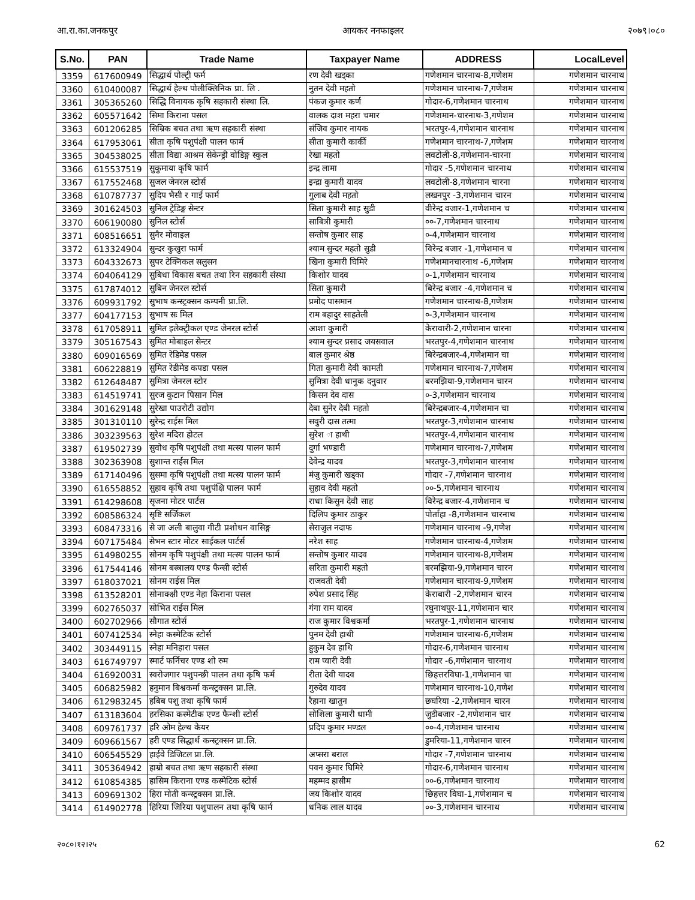आ.रा.का.जनकपुर आयकर ननफाइलर २०७९।०८०
| S.No. | PAN | Trade Name | Taxpayer Name | ADDRESS | LocalLevel |
| --- | --- | --- | --- | --- | --- |
| 3359 | 617600949 | सिद्धार्थ पोल्ट्री फर्म | रण देवी खड्का | गणेशमान चारनाथ-8,गणेशम | गणेशमान चारनाथ |
| 3360 | 610400087 | सिद्धार्थ हेल्थ पोलीक्लिनिक प्रा. लि . | नुतन देवी महतो | गणेशमान चारनाथ-7,गणेशम | गणेशमान चारनाथ |
| 3361 | 305365260 | सिद्धि विनायक कृषि सहकारी संस्था लि. | पंकज कुमार कर्ण | गोदार-6,गणेशमान चारनाथ | गणेशमान चारनाथ |
| 3362 | 605571642 | सिमा किराना पसल | वालक दाश महरा चमार | गणेशमान-चारनाथ-3,गणेशम | गणेशमान चारनाथ |
| 3363 | 601206285 | सिम्रिक बचत तथा ऋण सहकारी संस्था | संजिव कुमार नायक | भरतपुर-4,गणेशमान चारनाथ | गणेशमान चारनाथ |
| 3364 | 617953061 | सीता कृषि पशुपंक्षी पालन फार्म | सीता कुमारी कार्की | गणेशमान चारनाथ-7,गणेशम | गणेशमान चारनाथ |
| 3365 | 304538025 | सीता विद्या आश्रम सेकेन्ड्री वोडिङ्ग स्कुल | रेखा महतो | लवटोली-8,गणेशमान-चारना | गणेशमान चारनाथ |
| 3366 | 615537519 | सुकुमाया कृषि फार्म | इन्द्र लामा | गोदार -5,गणेशमान चारनाथ | गणेशमान चारनाथ |
| 3367 | 617552468 | सुजल जेनरल स्टोर्स | इन्द्रा कुमारी यादव | लवटोली-8,गणेशमान चारना | गणेशमान चारनाथ |
| 3368 | 610787737 | सुदिप भैसी र गाई फार्म | गुलाब देवी महतो | लखनपुर -3,गणेशमान चारन | गणेशमान चारनाथ |
| 3369 | 301624503 | सुनिल ट्रेडिङ्ग सेन्टर | सिता कुमारी साह सुडी | वीरेन्द्र वजार-1,गणेशमान च | गणेशमान चारनाथ |
| 3370 | 606190080 | सुनिल स्टोर्स | साबित्री कुमारी | ००-7,गणेशमान चारनाथ | गणेशमान चारनाथ |
| 3371 | 608516651 | सुनैर मोवाइल | सन्तोष कुमार साह | ०-4,गणेशमान चारनाथ | गणेशमान चारनाथ |
| 3372 | 613324904 | सुन्दर कुखुरा फार्म | श्याम सुन्दर महतो सुडी | विरेन्द्र बजार -1,गणेशमान च | गणेशमान चारनाथ |
| 3373 | 604332673 | सुपर टेक्निकल सलुसन | खिना कुमारी घिमिरे | गणेशमानचारनाथ -6,गणेशम | गणेशमान चारनाथ |
| 3374 | 604064129 | सुबिधा विकास बचत तथा रिन सहकारी संस्था | किशोर यादव | ०-1,गणेशमान चारनाथ | गणेशमान चारनाथ |
| 3375 | 617874012 | सुबिन जेनरल स्टोर्स | सिता कुमारी | बिरेन्द्र बजार -4,गणेशमान च | गणेशमान चारनाथ |
| 3376 | 609931792 | सुभाष कन्स्ट्रक्सन कम्पनी प्रा.लि. | प्रमोद पासमान | गणेशमान चारनाथ-8,गणेशम | गणेशमान चारनाथ |
| 3377 | 604177153 | सुभाष सः मिल | राम बहादुर साहतेली | ०-3,गणेशमान चारनाथ | गणेशमान चारनाथ |
| 3378 | 617058911 | सुमित इलेक्ट्रीकल एण्ड जेनरल स्टोर्स | आशा कुमारी | केरावारी-2,गणेशमान चारना | गणेशमान चारनाथ |
| 3379 | 305167543 | सुमित मोबाइल सेन्टर | श्याम सुन्दर प्रसाद जयसवाल | भरतपुर-4,गणेशमान चारनाथ | गणेशमान चारनाथ |
| 3380 | 609016569 | सुमित रेडिमेड पसल | बाल कुमार श्रेष्ठ | बिरेन्द्रबजार-4,गणेशमान चा | गणेशमान चारनाथ |
| 3381 | 606228819 | सुमित रेडीमेड कपडा पसल | गिता कुमारी देवी कामती | गणेशमान चारनाथ-7,गणेशम | गणेशमान चारनाथ |
| 3382 | 612648487 | सुमित्रा जेनरल स्टोर | सुमित्रा देवी धानुक दनुवार | बरमझिया-9,गणेशमान चारन | गणेशमान चारनाथ |
| 3383 | 614519741 | सुरज कुटान पिसान मिल | किसन देव दास | ०-3,गणेशमान चारनाथ | गणेशमान चारनाथ |
| 3384 | 301629148 | सुरेखा पाउरोटी उद्योग | देबा सुनेर देबी महतो | बिरेन्द्रबजार-4,गणेशमान चा | गणेशमान चारनाथ |
| 3385 | 301310110 | सुरेन्द्र राईस मिल | सवुरी दास तत्मा | भरतपुर-3,गणेशमान चारनाथ | गणेशमान चारनाथ |
| 3386 | 303239563 | सुरेश मदिरा होटल | सुरेश ा हाथी | भरतपुर-4,गणेशमान चारनाथ | गणेशमान चारनाथ |
| 3387 | 619502739 | सुवोध कृषि पशुपंक्षी तथा मत्स्य पालन फार्म | दुर्गा भण्डारी | गणेशमान चारनाथ-7,गणेशम | गणेशमान चारनाथ |
| 3388 | 302363908 | सुशान्त राईस मिल | देवेन्द्र यादव | भरतपुर-3,गणेशमान चारनाथ | गणेशमान चारनाथ |
| 3389 | 617140496 | सुसमा कृषि पशुपंक्षी तथा मत्स्य पालन फार्म | मंजु कुमारी खड्का | गोदार -7,गणेशमान चारनाथ | गणेशमान चारनाथ |
| 3390 | 616558852 | सुहाव कृषि तथा पशुपंक्षि पालन फार्म | सुहाव देवी महतो | ००-5,गणेशमान चारनाथ | गणेशमान चारनाथ |
| 3391 | 614298608 | सृजना मोटर पार्टस | राधा किसुन देवी साह | विरेन्द्र बजार-4,गणेशमान च | गणेशमान चारनाथ |
| 3392 | 608586324 | सृष्टि सर्जिकल | दिलिप कुमार ठाकुर | पोर्ताहा -8,गणेशमान चारनाथ | गणेशमान चारनाथ |
| 3393 | 608473316 | से जा अली बालुवा गीटी प्रशोधन वासिङ्ग | सेराजुल नदाफ | गणेशमान चारनाथ -9,गणेश | गणेशमान चारनाथ |
| 3394 | 607175484 | सेभन स्टार मोटर साईकल पार्टर्स | नरेश साह | गणेशमान चारनाथ-4,गणेशम | गणेशमान चारनाथ |
| 3395 | 614980255 | सोनम कृषि पशुपंक्षी तथा मत्स्य पालन फार्म | सन्तोष कुमार यादव | गणेशमान चारनाथ-8,गणेशम | गणेशमान चारनाथ |
| 3396 | 617544146 | सोनम बस्त्रालय एण्ड फैन्सी स्टोर्स | सरिता कुमारी महतो | बरमझिया-9,गणेशमान चारन | गणेशमान चारनाथ |
| 3397 | 618037021 | सोनम राईस मिल | राजवती देवी | गणेशमान चारनाथ-9,गणेशम | गणेशमान चारनाथ |
| 3398 | 613528201 | सोनाक्क्षी एण्ड नेहा किराना पसल | रुपेश प्रसाद सिंह | केराबारी -2,गणेशमान चारन | गणेशमान चारनाथ |
| 3399 | 602765037 | सोभित राईस मिल | गंगा राम यादव | रघुनाथपुर-11,गणेशमान चार | गणेशमान चारनाथ |
| 3400 | 602702966 | सौगात स्टोर्स | राज कुमार विश्वकर्मा | भरतपुर-1,गणेशमान चारनाथ | गणेशमान चारनाथ |
| 3401 | 607412534 | स्नेहा कस्मेटिक स्टोर्स | पुनम देवी हाथी | गणेशमान चारनाथ-6,गणेशम | गणेशमान चारनाथ |
| 3402 | 303449115 | स्नेहा मनिहारा पसल | हुकुम देव हाथि | गोदार-6,गणेशमान चारनाथ | गणेशमान चारनाथ |
| 3403 | 616749797 | स्मार्ट फर्निचर एण्ड शो रुम | राम प्यारी देवी | गोदार -6,गणेशमान चारनाथ | गणेशमान चारनाथ |
| 3404 | 616920031 | स्वरोजगार पशुपन्छी पालन तथा कृषि फर्म | रीता देवी यादव | छिहत्तरविघा-1,गणेशमान चा | गणेशमान चारनाथ |
| 3405 | 606825982 | हनुमान बिश्वकर्मा कन्स्ट्रक्सन प्रा.लि. | गुरुदेव यादव | गणेशमान चारनाथ-10,गणेश | गणेशमान चारनाथ |
| 3406 | 612983245 | हबिब पशु तथा कृषि फार्म | रैहाना खातुन | छघरिया -2,गणेशमान चारन | गणेशमान चारनाथ |
| 3407 | 613183604 | हरसिका कस्मेटीक एण्ड फैन्शी स्टोर्स | सोशिला कुमारी धामी | जुडीबजार -2,गणेशमान चार | गणेशमान चारनाथ |
| 3408 | 609761737 | हरि ओम हेल्थ केयर | प्रदिप कुमार मण्डल | ००-4,गणेशमान चारनाथ | गणेशमान चारनाथ |
| 3409 | 609661567 | हरी एण्ड सिद्धार्थ कन्स्ट्रक्सन प्रा.लि. | | डुमरिया-11,गणेशमान चारन | गणेशमान चारनाथ |
| 3410 | 606545529 | हाईवे डिजिटल प्रा.लि. | अप्सरा बराल | गोदार -7,गणेशमान चारनाथ | गणेशमान चारनाथ |
| 3411 | 305364942 | हाम्रो बचत तथा ऋण सहकारी संस्था | पवन कुमार घिमिरे | गोदार-6,गणेशमान चारनाथ | गणेशमान चारनाथ |
| 3412 | 610854385 | हासिम किराना एण्ड कस्मेटिक स्टोर्स | महम्मद हासीम | ००-6,गणेशमान चारनाथ | गणेशमान चारनाथ |
| 3413 | 609691302 | हिरा मोती कन्स्ट्रक्सन प्रा.लि. | जय किशोर यादव | छिहत्तर विघा-1,गणेशमान च | गणेशमान चारनाथ |
| 3414 | 614902778 | हिरिया जिरिया पशुपालन तथा कृषि फार्म | धनिक लाल यादव | ००-3,गणेशमान चारनाथ | गणेशमान चारनाथ |
२०८०।१२।२५ 62